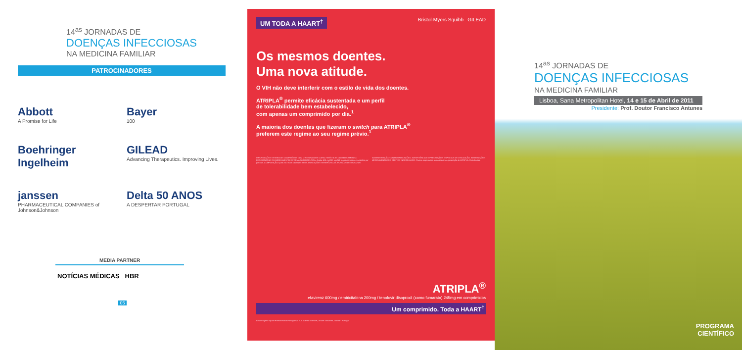14<sup>as</sup> JORNADAS DE
DOENÇAS INFECCIOSAS
NA MEDICINA FAMILIAR
PATROCINADORES
Abbott
A Promise for Life
Bayer
100
Boehringer Ingelheim
GILEAD
Advancing Therapeutics. Improving Lives.
janssen
PHARMACEUTICAL COMPANIES of Johnson&Johnson
Delta 50 ANOS
A DESPERTAR PORTUGAL
MEDIA PARTNER
NOTÍCIAS MÉDICAS HBR
05
UM TODA A HAART<sup>†</sup> Bristol-Myers Squibb GILEAD
Os mesmos doentes.
Uma nova atitude.
O VIH não deve interferir com o estilo de vida dos doentes.
ATRIPLA<sup>®</sup> permite eficácia sustentada e um perfil
de tolerabilidade bem estabelecido,
com apenas um comprimido por dia.<sup>1</sup>
A maioria dos doentes que fizeram o switch para ATRIPLA<sup>®</sup>
preferem este regime ao seu regime prévio.<sup>1</sup>
INFORMAÇÕES ESSENCIAIS COMPATÍVEIS COM O RESUMO DAS CARACTERÍSTICAS DO MEDICAMENTO. DENOMINAÇÃO DO MEDICAMENTO E FORMA FARMACÊUTICA: Atripla 600 mg/200 mg/245 mg comprimidos revestidos por película. COMPOSIÇÃO QUALITATIVA E QUANTITATIVA. INDICAÇÕES TERAPÊUTICAS. POSOLOGIA E MODO DE ADMINISTRAÇÃO. CONTRA INDICAÇÕES. ADVERTÊNCIAS E PRECAUÇÕES ESPECIAIS DE UTILIZAÇÃO. INTERACÇÕES MEDICAMENTOSAS. EFEITOS INDESEJÁVEIS. Pontos importantes a considerar na prescrição de ATRIPLA. Referências.
ATRIPLA<sup>®</sup>
efavirenz 600mg / emtricitabina 200mg / tenofovir disoproxil (como fumarato) 245mg em comprimidos
Um comprimido. Toda a HAART<sup>†</sup>
Bristol-Myers Squibb Farmacêutica Portuguesa, S.A. Gilead Sciences, Atrium Saldanha, Lisboa - Portugal
14<sup>as</sup> JORNADAS DE
DOENÇAS INFECCIOSAS
NA MEDICINA FAMILIAR
Lisboa, Sana Metropolitan Hotel, 14 e 15 de Abril de 2011
Presidente: Prof. Doutor Francisco Antunes
PROGRAMA
CIENTÍFICO